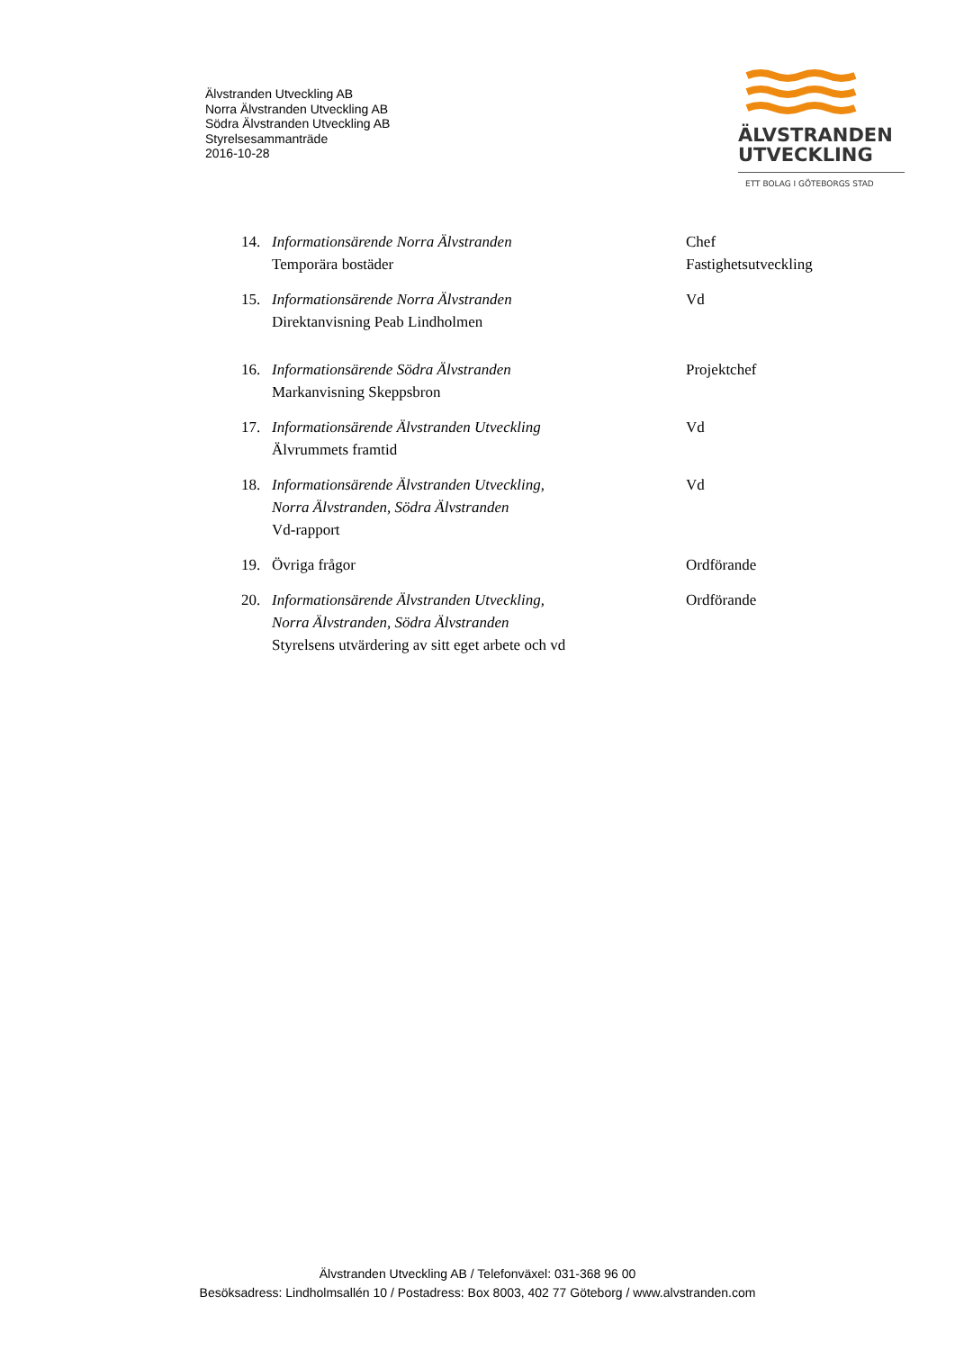Älvstranden Utveckling AB
Norra Älvstranden Utveckling AB
Södra Älvstranden Utveckling AB
Styrelsesammanträde
2016-10-28
ÄLVSTRANDEN
UTVECKLING
ETT BOLAG I GÖTEBORGS STAD
14. Informationsärende Norra Älvstranden
Temporära bostäder
Chef
Fastighetsutveckling
15. Informationsärende Norra Älvstranden
Direktanvisning Peab Lindholmen
Vd
16. Informationsärende Södra Älvstranden
Markanvisning Skeppsbron
Projektchef
17. Informationsärende Älvstranden Utveckling
Älvrummets framtid
Vd
18. Informationsärende Älvstranden Utveckling,
Norra Älvstranden, Södra Älvstranden
Vd-rapport
Vd
19. Övriga frågor Ordförande
20. Informationsärende Älvstranden Utveckling,
Norra Älvstranden, Södra Älvstranden
Styrelsens utvärdering av sitt eget arbete och vd
Ordförande
Älvstranden Utveckling AB / Telefonväxel: 031-368 96 00
Besöksadress: Lindholmsallén 10 / Postadress: Box 8003, 402 77 Göteborg / www.alvstranden.com